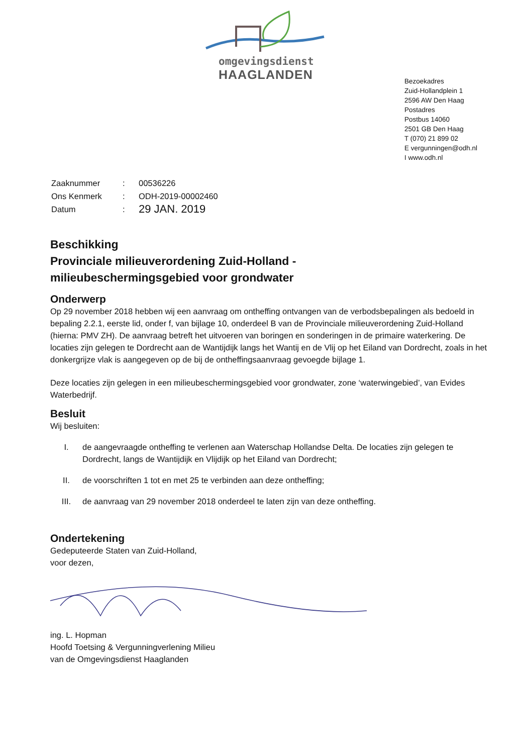omgevingsdienst
HAAGLANDEN
Bezoekadres
Zuid-Hollandplein 1
2596 AW Den Haag
Postadres
Postbus 14060
2501 GB Den Haag
T (070) 21 899 02
E vergunningen@odh.nl
I www.odh.nl
| Zaaknummer | : | 00536226 |
| Ons Kenmerk | : | ODH-2019-00002460 |
| Datum | : | 29 JAN. 2019 |
Beschikking
Provinciale milieuverordening Zuid-Holland -
milieubeschermingsgebied voor grondwater
Onderwerp
Op 29 november 2018 hebben wij een aanvraag om ontheffing ontvangen van de verbodsbepalingen als bedoeld in bepaling 2.2.1, eerste lid, onder f, van bijlage 10, onderdeel B van de Provinciale milieuverordening Zuid-Holland (hierna: PMV ZH). De aanvraag betreft het uitvoeren van boringen en sonderingen in de primaire waterkering. De locaties zijn gelegen te Dordrecht aan de Wantijdijk langs het Wantij en de Vlij op het Eiland van Dordrecht, zoals in het donkergrijze vlak is aangegeven op de bij de ontheffingsaanvraag gevoegde bijlage 1.
Deze locaties zijn gelegen in een milieubeschermingsgebied voor grondwater, zone ‘waterwingebied’, van Evides Waterbedrijf.
Besluit
Wij besluiten:
I. de aangevraagde ontheffing te verlenen aan Waterschap Hollandse Delta. De locaties zijn gelegen te Dordrecht, langs de Wantijdijk en Vlijdijk op het Eiland van Dordrecht;
II. de voorschriften 1 tot en met 25 te verbinden aan deze ontheffing;
III. de aanvraag van 29 november 2018 onderdeel te laten zijn van deze ontheffing.
Ondertekening
Gedeputeerde Staten van Zuid-Holland,
voor dezen,
ing. L. Hopman
Hoofd Toetsing & Vergunningverlening Milieu
van de Omgevingsdienst Haaglanden